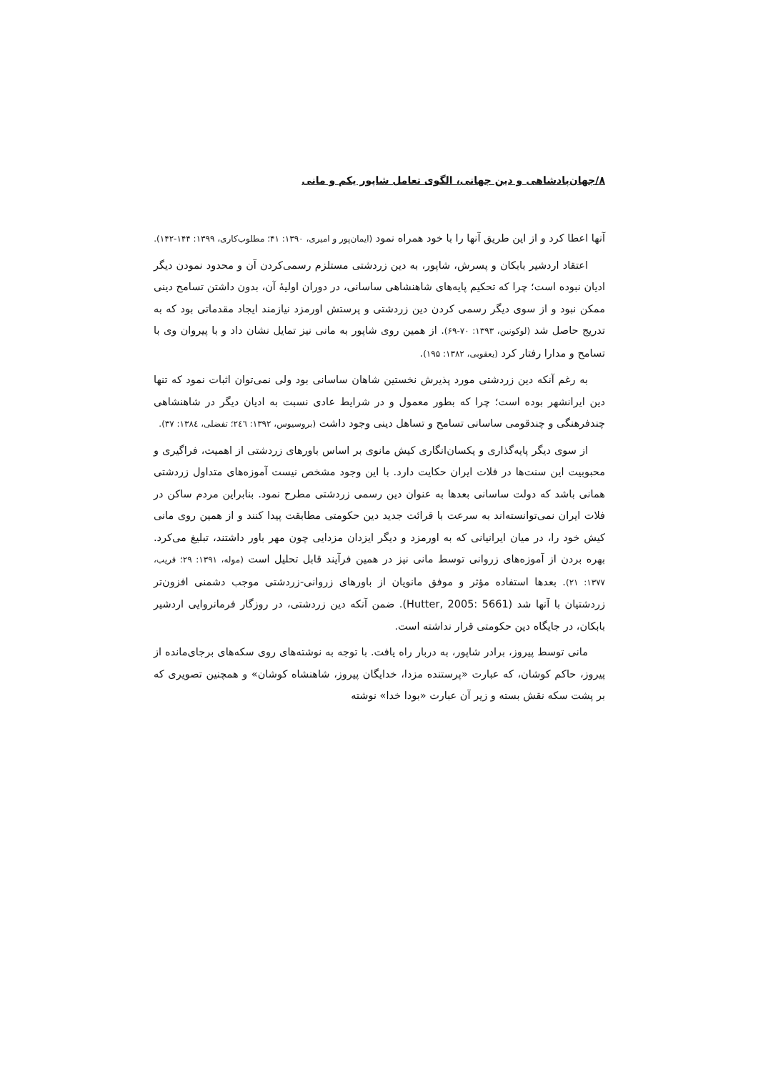۸/جهان‌پادشاهی و دین جهانی، الگوی تعامل شاپور یکم و مانی
آنها اعطا کرد و از این طریق آنها را با خود همراه نمود (ایمان‌پور و امیری، ۱۳۹۰: ۴۱؛ مطلوب‌کاری، ۱۳۹۹: ۱۴۴-۱۴۲).
اعتقاد اردشیر بابکان و پسرش، شاپور، به دین زردشتی مستلزم رسمی‌کردن آن و محدود نمودن دیگر ادیان نبوده است؛ چرا که تحکیم پایه‌های شاهنشاهی ساسانی، در دوران اولیهٔ آن، بدون داشتن تسامح دینی ممکن نبود و از سوی دیگر رسمی کردن دین زردشتی و پرستش اورمزد نیازمند ایجاد مقدماتی بود که به تدریج حاصل شد (لوکونین، ۱۳۹۳: ۷۰-۶۹). از همین روی شاپور به مانی نیز تمایل نشان داد و با پیروان وی با تسامح و مدارا رفتار کرد (یعقوبی، ۱۳۸۲: ۱۹۵).
به رغم آنکه دین زردشتی مورد پذیرش نخستین شاهان ساسانی بود ولی نمی‌توان اثبات نمود که تنها دین ایرانشهر بوده است؛ چرا که بطور معمول و در شرایط عادی نسبت به ادیان دیگر در شاهنشاهی چندفرهنگی و چندقومی ساسانی تسامح و تساهل دینی وجود داشت (بروسیوس، ۱۳۹۲: ۲٤٦؛ تفضلی، ۱۳۸٤: ۳۷).
از سوی دیگر پایه‌گذاری و یکسان‌انگاری کیش مانوی بر اساس باورهای زردشتی از اهمیت، فراگیری و محبوبیت این سنت‌ها در فلات ایران حکایت دارد. با این وجود مشخص نیست آموزه‌های متداول زردشتی همانی باشد که دولت ساسانی بعدها به عنوان دین رسمی زردشتی مطرح نمود. بنابراین مردم ساکن در فلات ایران نمی‌توانسته‌اند به سرعت با قرائت جدید دین حکومتی مطابقت پیدا کنند و از همین روی مانی کیش خود را، در میان ایرانیانی که به اورمزد و دیگر ایزدان مزدایی چون مهر باور داشتند، تبلیغ می‌کرد. بهره بردن از آموزه‌های زروانی توسط مانی نیز در همین فرآیند قابل تحلیل است (موله، ۱۳۹۱: ۲۹؛ قریب، ۱۳۷۷: ۲۱). بعدها استفاده مؤثر و موفق مانویان از باورهای زروانی-زردشتی موجب دشمنی افزون‌تر زردشتیان با آنها شد (Hutter, 2005: 5661). ضمن آنکه دین زردشتی، در روزگار فرمانروایی اردشیر بابکان، در جایگاه دین حکومتی قرار نداشته است.
مانی توسط پیروز، برادر شاپور، به دربار راه یافت. با توجه به نوشته‌های روی سکه‌های برجای‌مانده از پیروز، حاکم کوشان، که عبارت «پرستنده مزدا، خدایگان پیروز، شاهنشاه کوشان» و همچنین تصویری که بر پشت سکه نقش بسته و زیر آن عبارت «بودا خدا» نوشته